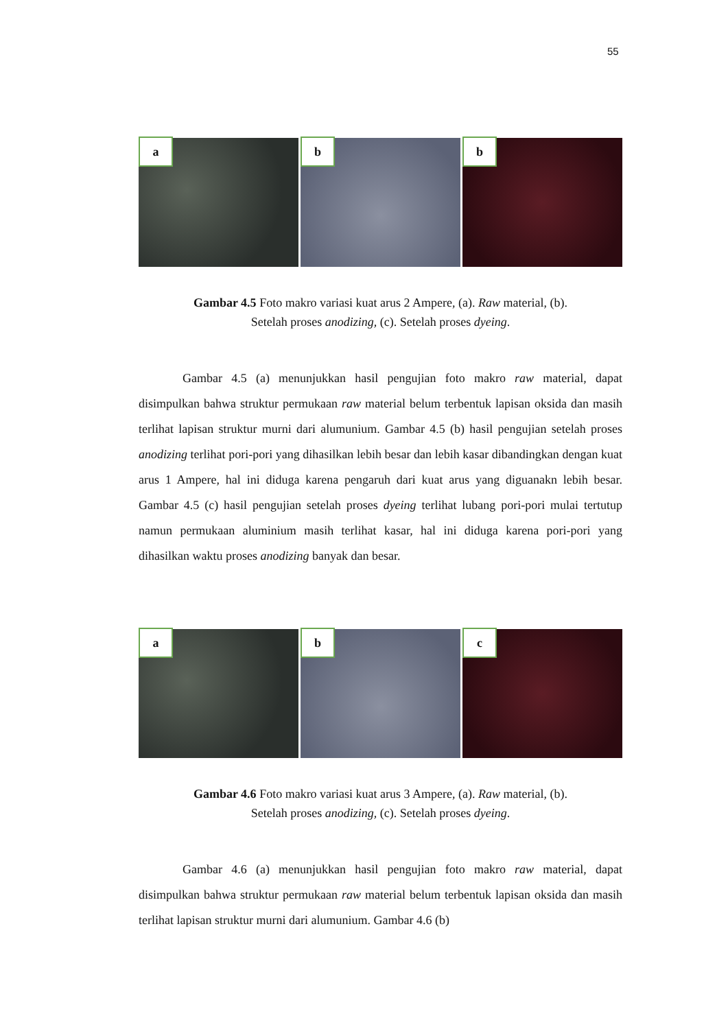55
a
b
b
Gambar 4.5 Foto makro variasi kuat arus 2 Ampere, (a). Raw material, (b).
Setelah proses anodizing, (c). Setelah proses dyeing.
Gambar 4.5 (a) menunjukkan hasil pengujian foto makro raw material, dapat disimpulkan bahwa struktur permukaan raw material belum terbentuk lapisan oksida dan masih terlihat lapisan struktur murni dari alumunium. Gambar 4.5 (b) hasil pengujian setelah proses anodizing terlihat pori-pori yang dihasilkan lebih besar dan lebih kasar dibandingkan dengan kuat arus 1 Ampere, hal ini diduga karena pengaruh dari kuat arus yang diguanakn lebih besar. Gambar 4.5 (c) hasil pengujian setelah proses dyeing terlihat lubang pori-pori mulai tertutup namun permukaan aluminium masih terlihat kasar, hal ini diduga karena pori-pori yang dihasilkan waktu proses anodizing banyak dan besar.
a
b
c
Gambar 4.6 Foto makro variasi kuat arus 3 Ampere, (a). Raw material, (b).
Setelah proses anodizing, (c). Setelah proses dyeing.
Gambar 4.6 (a) menunjukkan hasil pengujian foto makro raw material, dapat disimpulkan bahwa struktur permukaan raw material belum terbentuk lapisan oksida dan masih terlihat lapisan struktur murni dari alumunium. Gambar 4.6 (b)